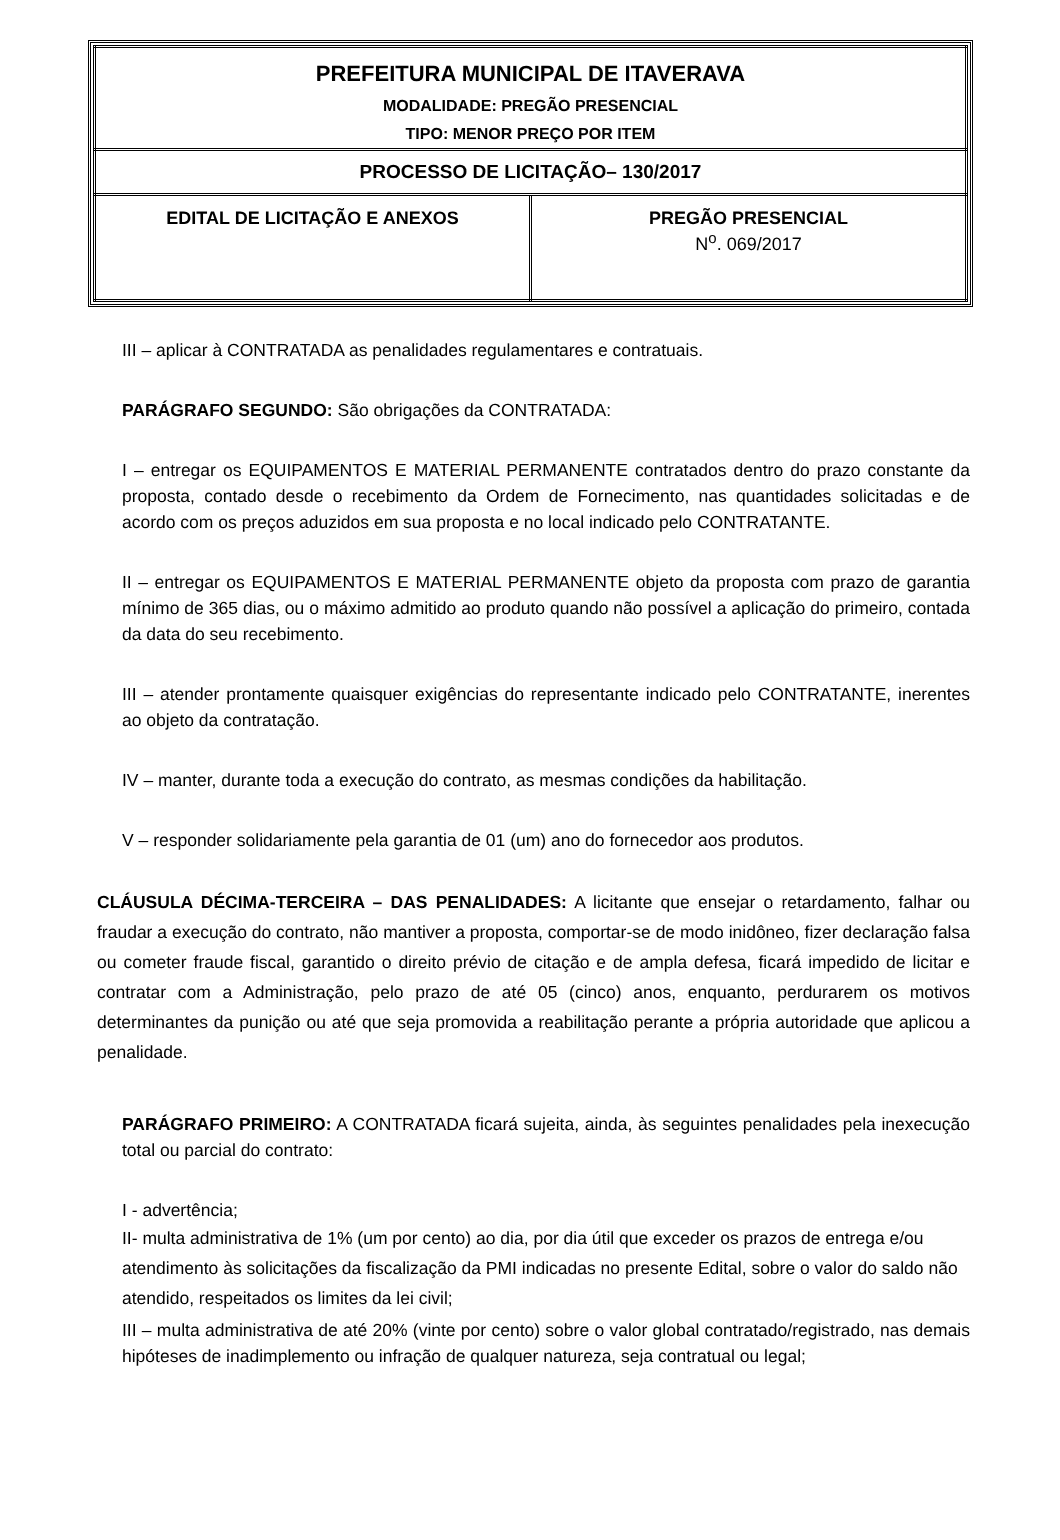| PREFEITURA MUNICIPAL DE ITAVERAVA MODALIDADE: PREGÃO PRESENCIAL TIPO: MENOR PREÇO POR ITEM | |
| PROCESSO DE LICITAÇÃO– 130/2017 | |
| EDITAL DE LICITAÇÃO E ANEXOS | PREGÃO PRESENCIAL N<sup>o</sup>. 069/2017 |
III – aplicar à CONTRATADA as penalidades regulamentares e contratuais.
PARÁGRAFO SEGUNDO: São obrigações da CONTRATADA:
I – entregar os EQUIPAMENTOS E MATERIAL PERMANENTE contratados dentro do prazo constante da proposta, contado desde o recebimento da Ordem de Fornecimento, nas quantidades solicitadas e de acordo com os preços aduzidos em sua proposta e no local indicado pelo CONTRATANTE.
II – entregar os EQUIPAMENTOS E MATERIAL PERMANENTE objeto da proposta com prazo de garantia mínimo de 365 dias, ou o máximo admitido ao produto quando não possível a aplicação do primeiro, contada da data do seu recebimento.
III – atender prontamente quaisquer exigências do representante indicado pelo CONTRATANTE, inerentes ao objeto da contratação.
IV – manter, durante toda a execução do contrato, as mesmas condições da habilitação.
V – responder solidariamente pela garantia de 01 (um) ano do fornecedor aos produtos.
CLÁUSULA DÉCIMA-TERCEIRA – DAS PENALIDADES: A licitante que ensejar o retardamento, falhar ou fraudar a execução do contrato, não mantiver a proposta, comportar-se de modo inidôneo, fizer declaração falsa ou cometer fraude fiscal, garantido o direito prévio de citação e de ampla defesa, ficará impedido de licitar e contratar com a Administração, pelo prazo de até 05 (cinco) anos, enquanto, perdurarem os motivos determinantes da punição ou até que seja promovida a reabilitação perante a própria autoridade que aplicou a penalidade.
PARÁGRAFO PRIMEIRO: A CONTRATADA ficará sujeita, ainda, às seguintes penalidades pela inexecução total ou parcial do contrato:
I - advertência;
II- multa administrativa de 1% (um por cento) ao dia, por dia útil que exceder os prazos de entrega e/ou atendimento às solicitações da fiscalização da PMI indicadas no presente Edital, sobre o valor do saldo não atendido, respeitados os limites da lei civil;
III – multa administrativa de até 20% (vinte por cento) sobre o valor global contratado/registrado, nas demais hipóteses de inadimplemento ou infração de qualquer natureza, seja contratual ou legal;